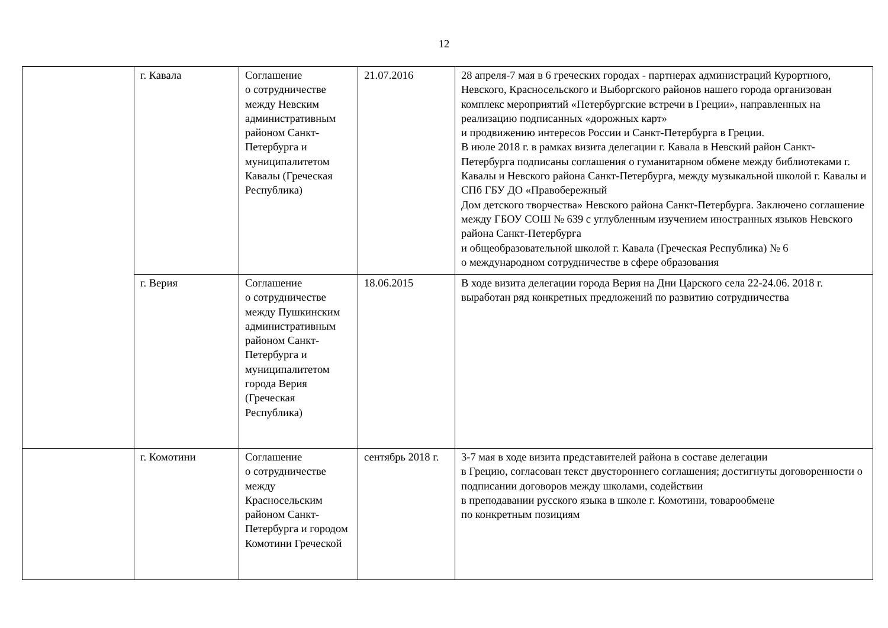12
| | г. Кавала | Соглашение о сотрудничестве между Невским административным районом Санкт-Петербурга и муниципалитетом Кавалы (Греческая Республика) | 21.07.2016 | 28 апреля-7 мая в 6 греческих городах - партнерах администраций Курортного, Невского, Красносельского и Выборгского районов нашего города организован комплекс мероприятий «Петербургские встречи в Греции», направленных на реализацию подписанных «дорожных карт» и продвижению интересов России и Санкт-Петербурга в Греции. В июле 2018 г. в рамках визита делегации г. Кавала в Невский район Санкт-Петербурга подписаны соглашения о гуманитарном обмене между библиотеками г. Кавалы и Невского района Санкт-Петербурга, между музыкальной школой г. Кавалы и СПб ГБУ ДО «Правобережный Дом детского творчества» Невского района Санкт-Петербурга. Заключено соглашение между ГБОУ СОШ № 639 с углубленным изучением иностранных языков Невского района Санкт-Петербурга и общеобразовательной школой г. Кавала (Греческая Республика) № 6 о международном сотрудничестве в сфере образования |
| | г. Верия | Соглашение о сотрудничестве между Пушкинским административным районом Санкт-Петербурга и муниципалитетом города Верия (Греческая Республика) | 18.06.2015 | В ходе визита делегации города Верия на Дни Царского села 22-24.06. 2018 г. выработан ряд конкретных предложений по развитию сотрудничества |
| | г. Комотини | Соглашение о сотрудничестве между Красносельским районом Санкт-Петербурга и городом Комотини Греческой | сентябрь 2018 г. | 3-7 мая в ходе визита представителей района в составе делегации в Грецию, согласован текст двустороннего соглашения; достигнуты договоренности о подписании договоров между школами, содействии в преподавании русского языка в школе г. Комотини, товарообмене по конкретным позициям |